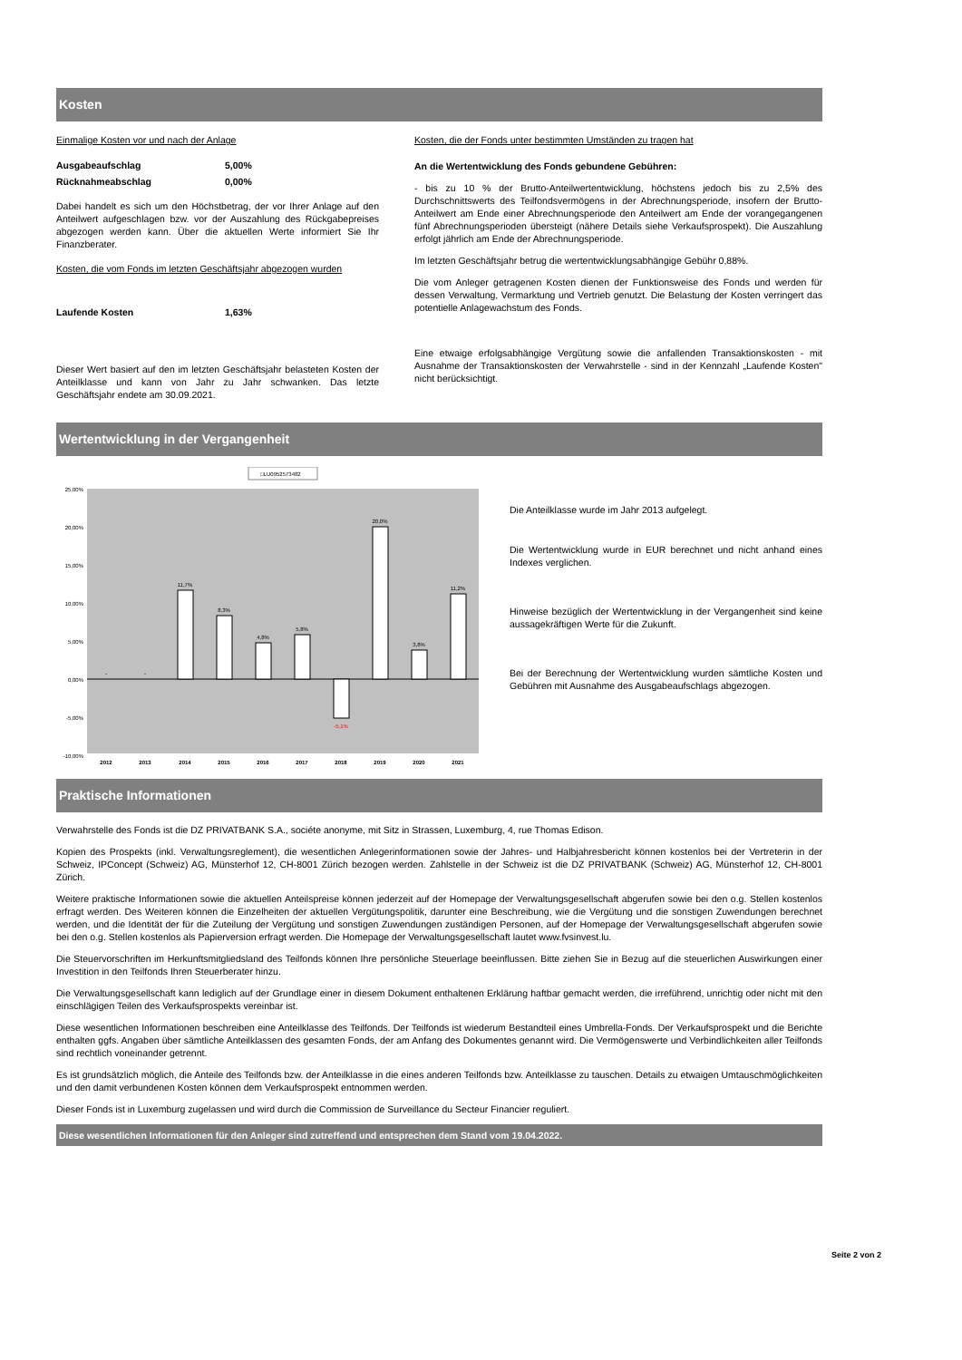Kosten
Einmalige Kosten vor und nach der Anlage
Ausgabeaufschlag 5,00%
Rücknahmeabschlag 0,00%
Dabei handelt es sich um den Höchstbetrag, der vor Ihrer Anlage auf den Anteilwert aufgeschlagen bzw. vor der Auszahlung des Rückgabepreises abgezogen werden kann. Über die aktuellen Werte informiert Sie Ihr Finanzberater.
Kosten, die vom Fonds im letzten Geschäftsjahr abgezogen wurden
Laufende Kosten 1,63%
Dieser Wert basiert auf den im letzten Geschäftsjahr belasteten Kosten der Anteilklasse und kann von Jahr zu Jahr schwanken. Das letzte Geschäftsjahr endete am 30.09.2021.
Kosten, die der Fonds unter bestimmten Umständen zu tragen hat
An die Wertentwicklung des Fonds gebundene Gebühren:
- bis zu 10 % der Brutto-Anteilwertentwicklung, höchstens jedoch bis zu 2,5% des Durchschnittswerts des Teilfondsvermögens in der Abrechnungsperiode, insofern der Brutto-Anteilwert am Ende einer Abrechnungsperiode den Anteilwert am Ende der vorangegangenen fünf Abrechnungsperioden übersteigt (nähere Details siehe Verkaufsprospekt). Die Auszahlung erfolgt jährlich am Ende der Abrechnungsperiode.
Im letzten Geschäftsjahr betrug die wertentwicklungsabhängige Gebühr 0,88%.
Die vom Anleger getragenen Kosten dienen der Funktionsweise des Fonds und werden für dessen Verwaltung, Vermarktung und Vertrieb genutzt. Die Belastung der Kosten verringert das potentielle Anlagewachstum des Fonds.
Eine etwaige erfolgsabhängige Vergütung sowie die anfallenden Transaktionskosten - mit Ausnahme der Transaktionskosten der Verwahrstelle - sind in der Kennzahl „Laufende Kosten" nicht berücksichtigt.
Wertentwicklung in der Vergangenheit
□LU0952573482
25,00%
20,00%
15,00%
10,00%
5,00%
0,00%
-5,00%
-10,00%
-
-
11,7%
8,3%
4,8%
5,8%
-5,1%
20,0%
3,8%
11,2%
2012
2013
2014
2015
2016
2017
2018
2019
2020
2021
Die Anteilklasse wurde im Jahr 2013 aufgelegt.
Die Wertentwicklung wurde in EUR berechnet und nicht anhand eines Indexes verglichen.
Hinweise bezüglich der Wertentwicklung in der Vergangenheit sind keine aussagekräftigen Werte für die Zukunft.
Bei der Berechnung der Wertentwicklung wurden sämtliche Kosten und Gebühren mit Ausnahme des Ausgabeaufschlags abgezogen.
Praktische Informationen
Verwahrstelle des Fonds ist die DZ PRIVATBANK S.A., sociéte anonyme, mit Sitz in Strassen, Luxemburg, 4, rue Thomas Edison.
Kopien des Prospekts (inkl. Verwaltungsreglement), die wesentlichen Anlegerinformationen sowie der Jahres- und Halbjahresbericht können kostenlos bei der Vertreterin in der Schweiz, IPConcept (Schweiz) AG, Münsterhof 12, CH-8001 Zürich bezogen werden. Zahlstelle in der Schweiz ist die DZ PRIVATBANK (Schweiz) AG, Münsterhof 12, CH-8001 Zürich.
Weitere praktische Informationen sowie die aktuellen Anteilspreise können jederzeit auf der Homepage der Verwaltungsgesellschaft abgerufen sowie bei den o.g. Stellen kostenlos erfragt werden. Des Weiteren können die Einzelheiten der aktuellen Vergütungspolitik, darunter eine Beschreibung, wie die Vergütung und die sonstigen Zuwendungen berechnet werden, und die Identität der für die Zuteilung der Vergütung und sonstigen Zuwendungen zuständigen Personen, auf der Homepage der Verwaltungsgesellschaft abgerufen sowie bei den o.g. Stellen kostenlos als Papierversion erfragt werden. Die Homepage der Verwaltungsgesellschaft lautet www.fvsinvest.lu.
Die Steuervorschriften im Herkunftsmitgliedsland des Teilfonds können Ihre persönliche Steuerlage beeinflussen. Bitte ziehen Sie in Bezug auf die steuerlichen Auswirkungen einer Investition in den Teilfonds Ihren Steuerberater hinzu.
Die Verwaltungsgesellschaft kann lediglich auf der Grundlage einer in diesem Dokument enthaltenen Erklärung haftbar gemacht werden, die irreführend, unrichtig oder nicht mit den einschlägigen Teilen des Verkaufsprospekts vereinbar ist.
Diese wesentlichen Informationen beschreiben eine Anteilklasse des Teilfonds. Der Teilfonds ist wiederum Bestandteil eines Umbrella-Fonds. Der Verkaufsprospekt und die Berichte enthalten ggfs. Angaben über sämtliche Anteilklassen des gesamten Fonds, der am Anfang des Dokumentes genannt wird. Die Vermögenswerte und Verbindlichkeiten aller Teilfonds sind rechtlich voneinander getrennt.
Es ist grundsätzlich möglich, die Anteile des Teilfonds bzw. der Anteilklasse in die eines anderen Teilfonds bzw. Anteilklasse zu tauschen. Details zu etwaigen Umtauschmöglichkeiten und den damit verbundenen Kosten können dem Verkaufsprospekt entnommen werden.
Dieser Fonds ist in Luxemburg zugelassen und wird durch die Commission de Surveillance du Secteur Financier reguliert.
Diese wesentlichen Informationen für den Anleger sind zutreffend und entsprechen dem Stand vom 19.04.2022.
Seite 2 von 2